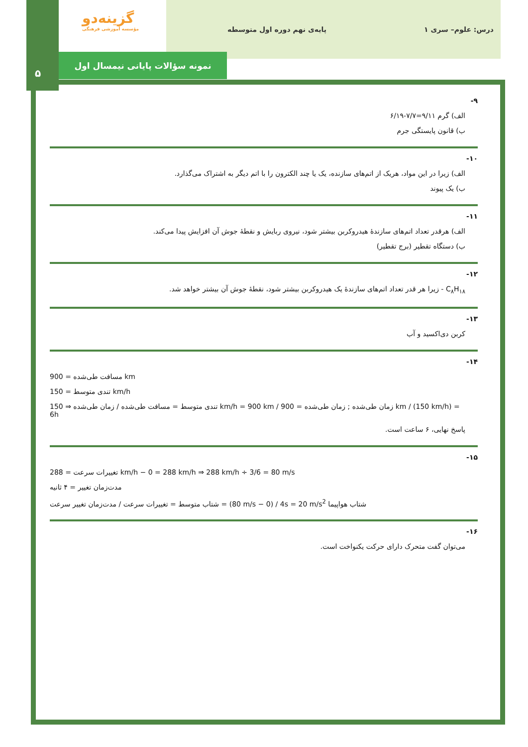درس: علوم– سری ۱ پایه‌ی نهم دوره اول متوسطه
گزینه‌دو
مؤسسه آموزشی فرهنگی
نمونه سؤالات پایانی نیمسال اول
۵
۹-
الف) گرم ۹/۱۱=۷/۷-۶/۱۹
ب) قانون پایستگی جرم
۱۰-
الف) زیرا در این مواد، هریک از اتم‌های سازنده، یک یا چند الکترون را با اتم دیگر به اشتراک می‌گذارد.
ب) یک پیوند
۱۱-
الف) هرقدر تعداد اتم‌های سازندهٔ هیدروکربن بیشتر شود، نیروی ربایش و نقطهٔ جوش آن افزایش پیدا می‌کند.
ب) دستگاه تقطیر (برج تقطیر)
۱۲-
C<sub>۸</sub>H<sub>۱۸</sub> - زیرا هر قدر تعداد اتم‌های سازندهٔ یک هیدروکربن بیشتر شود، نقطهٔ جوش آن بیشتر خواهد شد.
۱۳-
کربن دی‌اکسید و آب
۱۴-
مسافت طی‌شده = 900 km
تندی متوسط = 150 km/h
تندی متوسط = مسافت طی‌شده / زمان طی‌شده ⇒ 150 km/h = 900 km / زمان طی‌شده ; زمان طی‌شده = 900 km / (150 km/h) = 6h
پاسخ نهایی، ۶ ساعت است.
۱۵-
تغییرات سرعت = 288 km/h − 0 = 288 km/h ⇒ 288 km/h ÷ 3/6 = 80 m/s
مدت‌زمان تغییر = ۴ ثانیه
شتاب متوسط = تغییرات سرعت / مدت‌زمان تغییر سرعت = (80 m/s − 0) / 4s = 20 m/s<sup>2</sup> شتاب هواپیما
۱۶-
می‌توان گفت متحرک دارای حرکت یکنواخت است.